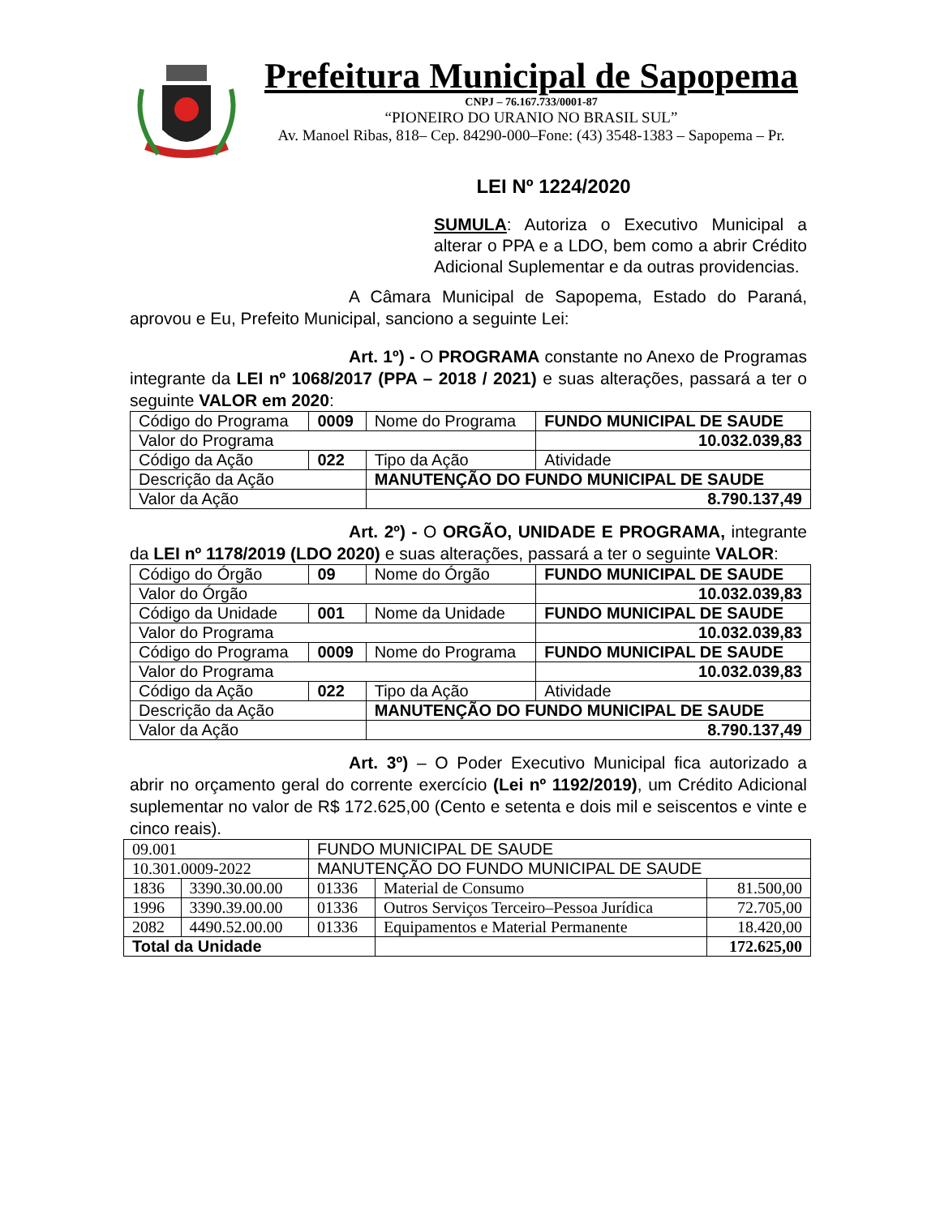Prefeitura Municipal de Sapopema
CNPJ – 76.167.733/0001-87
“PIONEIRO DO URANIO NO BRASIL SUL”
Av. Manoel Ribas, 818– Cep. 84290-000–Fone: (43) 3548-1383 – Sapopema – Pr.
LEI Nº 1224/2020
SUMULA: Autoriza o Executivo Municipal a alterar o PPA e a LDO, bem como a abrir Crédito Adicional Suplementar e da outras providencias.
A Câmara Municipal de Sapopema, Estado do Paraná, aprovou e Eu, Prefeito Municipal, sanciono a seguinte Lei:
Art. 1º) - O PROGRAMA constante no Anexo de Programas integrante da LEI nº 1068/2017 (PPA – 2018 / 2021) e suas alterações, passará a ter o seguinte VALOR em 2020:
| Código do Programa | 0009 | Nome do Programa | FUNDO MUNICIPAL DE SAUDE |
| Valor do Programa | | | 10.032.039,83 |
| Código da Ação | 022 | Tipo da Ação | Atividade |
| Descrição da Ação | | MANUTENÇÃO DO FUNDO MUNICIPAL DE SAUDE | |
| Valor da Ação | | 8.790.137,49 | |
Art. 2º) - O ORGÃO, UNIDADE E PROGRAMA, integrante da LEI nº 1178/2019 (LDO 2020) e suas alterações, passará a ter o seguinte VALOR:
| Código do Órgão | 09 | Nome do Órgão | FUNDO MUNICIPAL DE SAUDE |
| Valor do Órgão | | | 10.032.039,83 |
| Código da Unidade | 001 | Nome da Unidade | FUNDO MUNICIPAL DE SAUDE |
| Valor do Programa | | | 10.032.039,83 |
| Código do Programa | 0009 | Nome do Programa | FUNDO MUNICIPAL DE SAUDE |
| Valor do Programa | | | 10.032.039,83 |
| Código da Ação | 022 | Tipo da Ação | Atividade |
| Descrição da Ação | | MANUTENÇÃO DO FUNDO MUNICIPAL DE SAUDE | |
| Valor da Ação | | 8.790.137,49 | |
Art. 3º) – O Poder Executivo Municipal fica autorizado a abrir no orçamento geral do corrente exercício (Lei nº 1192/2019), um Crédito Adicional suplementar no valor de R$ 172.625,00 (Cento e setenta e dois mil e seiscentos e vinte e cinco reais).
| 09.001 | | FUNDO MUNICIPAL DE SAUDE | | |
| 10.301.0009-2022 | | MANUTENÇÃO DO FUNDO MUNICIPAL DE SAUDE | | |
| 1836 | 3390.30.00.00 | 01336 | Material de Consumo | 81.500,00 |
| 1996 | 3390.39.00.00 | 01336 | Outros Serviços Terceiro–Pessoa Jurídica | 72.705,00 |
| 2082 | 4490.52.00.00 | 01336 | Equipamentos e Material Permanente | 18.420,00 |
| Total da Unidade | | | | 172.625,00 |